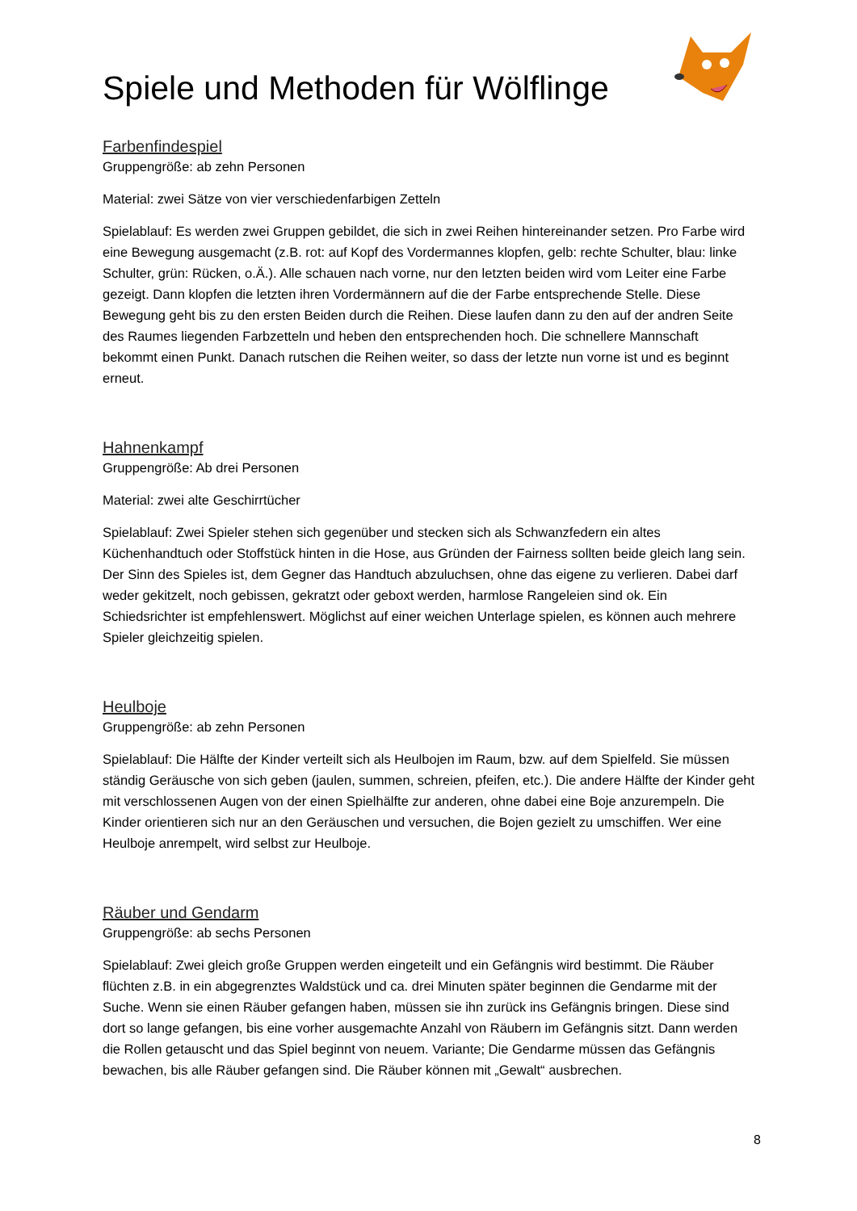Spiele und Methoden für Wölflinge
Farbenfindespiel
Gruppengröße: ab zehn Personen
Material: zwei Sätze von vier verschiedenfarbigen Zetteln
Spielablauf: Es werden zwei Gruppen gebildet, die sich in zwei Reihen hintereinander setzen. Pro Farbe wird eine Bewegung ausgemacht (z.B. rot: auf Kopf des Vordermannes klopfen, gelb: rechte Schulter, blau: linke Schulter, grün: Rücken, o.Ä.). Alle schauen nach vorne, nur den letzten beiden wird vom Leiter eine Farbe gezeigt. Dann klopfen die letzten ihren Vordermännern auf die der Farbe entsprechende Stelle. Diese Bewegung geht bis zu den ersten Beiden durch die Reihen. Diese laufen dann zu den auf der andren Seite des Raumes liegenden Farbzetteln und heben den entsprechenden hoch. Die schnellere Mannschaft bekommt einen Punkt. Danach rutschen die Reihen weiter, so dass der letzte nun vorne ist und es beginnt erneut.
Hahnenkampf
Gruppengröße: Ab drei Personen
Material: zwei alte Geschirrtücher
Spielablauf: Zwei Spieler stehen sich gegenüber und stecken sich als Schwanzfedern ein altes Küchenhandtuch oder Stoffstück hinten in die Hose, aus Gründen der Fairness sollten beide gleich lang sein. Der Sinn des Spieles ist, dem Gegner das Handtuch abzuluchsen, ohne das eigene zu verlieren. Dabei darf weder gekitzelt, noch gebissen, gekratzt oder geboxt werden, harmlose Rangeleien sind ok. Ein Schiedsrichter ist empfehlenswert. Möglichst auf einer weichen Unterlage spielen, es können auch mehrere Spieler gleichzeitig spielen.
Heulboje
Gruppengröße: ab zehn Personen
Spielablauf: Die Hälfte der Kinder verteilt sich als Heulbojen im Raum, bzw. auf dem Spielfeld. Sie müssen ständig Geräusche von sich geben (jaulen, summen, schreien, pfeifen, etc.). Die andere Hälfte der Kinder geht mit verschlossenen Augen von der einen Spielhälfte zur anderen, ohne dabei eine Boje anzurempeln. Die Kinder orientieren sich nur an den Geräuschen und versuchen, die Bojen gezielt zu umschiffen. Wer eine Heulboje anrempelt, wird selbst zur Heulboje.
Räuber und Gendarm
Gruppengröße: ab sechs Personen
Spielablauf: Zwei gleich große Gruppen werden eingeteilt und ein Gefängnis wird bestimmt. Die Räuber flüchten z.B. in ein abgegrenztes Waldstück und ca. drei Minuten später beginnen die Gendarme mit der Suche. Wenn sie einen Räuber gefangen haben, müssen sie ihn zurück ins Gefängnis bringen. Diese sind dort so lange gefangen, bis eine vorher ausgemachte Anzahl von Räubern im Gefängnis sitzt. Dann werden die Rollen getauscht und das Spiel beginnt von neuem. Variante; Die Gendarme müssen das Gefängnis bewachen, bis alle Räuber gefangen sind. Die Räuber können mit „Gewalt“ ausbrechen.
8